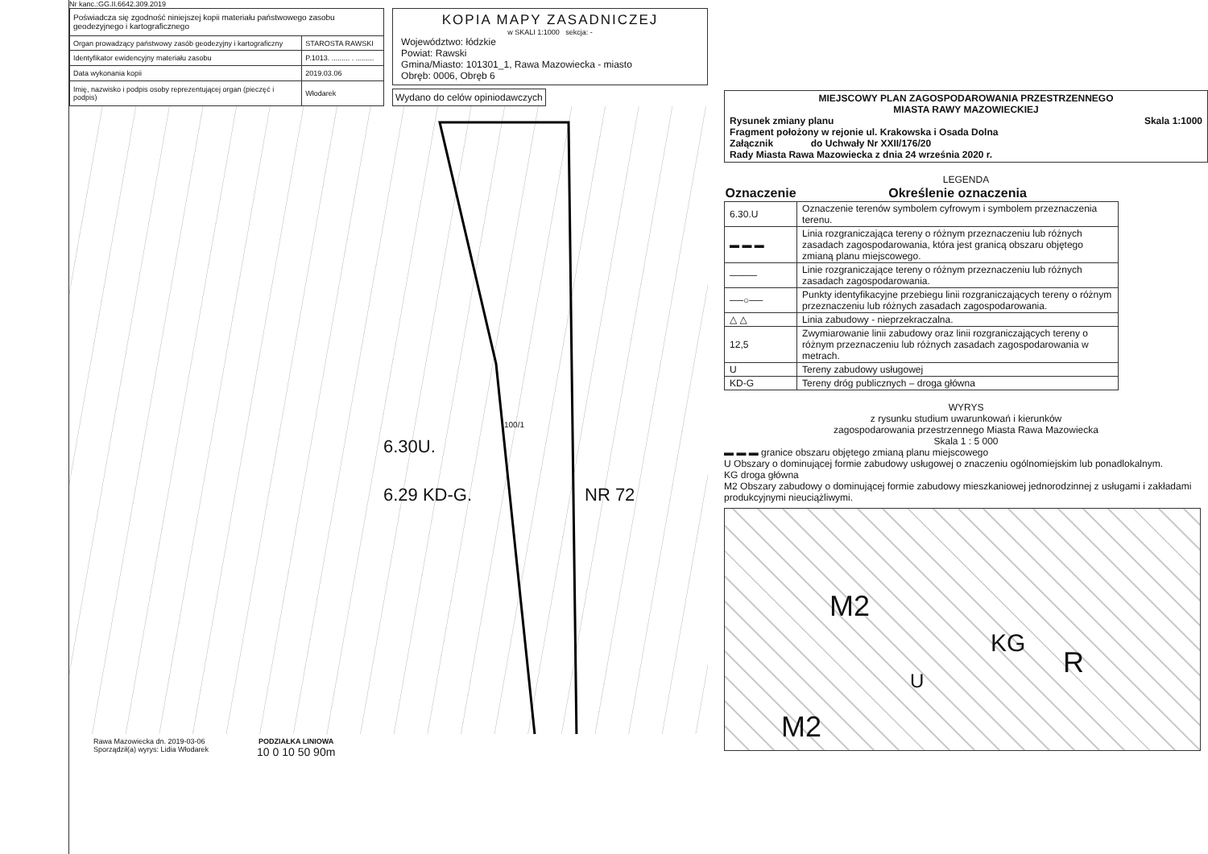Nr kanc.:GG.II.6642.309.2019
| Poświadcza się zgodność niniejszej kopii materiału państwowego zasobu geodezyjnego i kartograficznego | |
| Organ prowadzący państwowy zasób geodezyjny i kartograficzny | STAROSTA RAWSKI |
| Identyfikator ewidencyjny materiału zasobu | P.1013. ......... . ......... |
| Data wykonania kopii | 2019.03.06 |
| Imię, nazwisko i podpis osoby reprezentującej organ (pieczęć i podpis) | Włodarek |
KOPIA MAPY ZASADNICZEJ
w SKALI 1:1000 sekcja: -
Województwo: łódzkie
Powiat: Rawski
Gmina/Miasto: 101301_1, Rawa Mazowiecka - miasto
Obręb: 0006, Obręb 6
Wydano do celów opiniodawczych
6.30U.
6.29 KD-G. NR 72
100/1
Rawa Mazowiecka dn. 2019-03-06
Sporządził(a) wyrys: Lidia Włodarek
PODZIAŁKA LINIOWA
10 0 10 50 90m
MIEJSCOWY PLAN ZAGOSPODAROWANIA PRZESTRZENNEGO
MIASTA RAWY MAZOWIECKIEJ
Rysunek zmiany planu Skala 1:1000
Fragment położony w rejonie ul. Krakowska i Osada Dolna
Załącznik do Uchwały Nr XXII/176/20
Rady Miasta Rawa Mazowiecka z dnia 24 września 2020 r.
LEGENDA
| Oznaczenie | Określenie oznaczenia |
| --- | --- |
| 6.30.U | Oznaczenie terenów symbolem cyfrowym i symbolem przeznaczenia terenu. |
| ▬ ▬ ▬ | Linia rozgraniczająca tereny o różnym przeznaczeniu lub różnych zasadach zagospodarowania, która jest granicą obszaru objętego zmianą planu miejscowego. |
| ──── | Linie rozgraniczające tereny o różnym przeznaczeniu lub różnych zasadach zagospodarowania. |
| ──○── | Punkty identyfikacyjne przebiegu linii rozgraniczających tereny o różnym przeznaczeniu lub różnych zasadach zagospodarowania. |
| △ △ | Linia zabudowy - nieprzekraczalna. |
| 12,5 | Zwymiarowanie linii zabudowy oraz linii rozgraniczających tereny o różnym przeznaczeniu lub różnych zasadach zagospodarowania w metrach. |
| U | Tereny zabudowy usługowej |
| KD-G | Tereny dróg publicznych – droga główna |
WYRYS
z rysunku studium uwarunkowań i kierunków
zagospodarowania przestrzennego Miasta Rawa Mazowiecka
Skala 1 : 5 000
▬ ▬ ▬ granice obszaru objętego zmianą planu miejscowego
U Obszary o dominującej formie zabudowy usługowej o znaczeniu ogólnomiejskim lub ponadlokalnym.
KG droga główna
M2 Obszary zabudowy o dominującej formie zabudowy mieszkaniowej jednorodzinnej z usługami i zakładami produkcyjnymi nieuciążliwymi.
M2
KG
R
U
M2